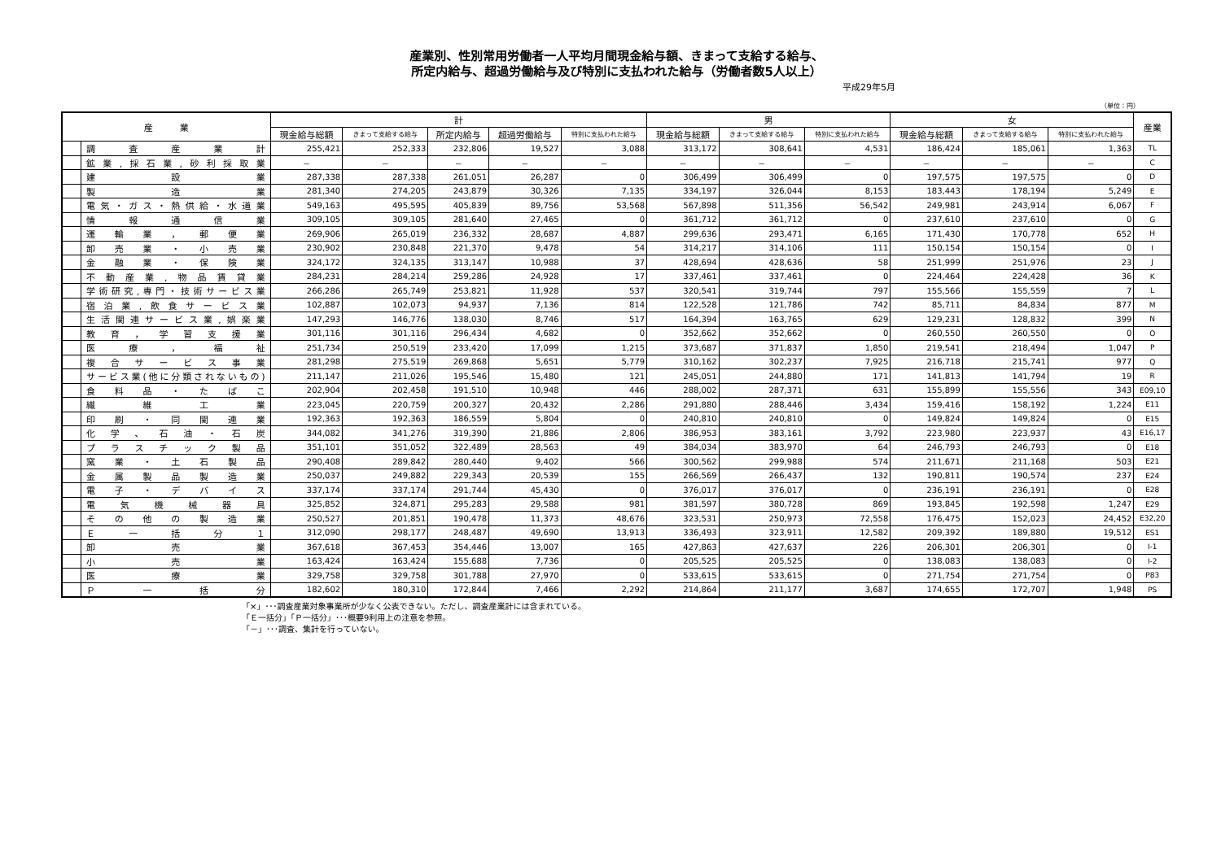産業別、性別常用労働者一人平均月間現金給与額、きまって支給する給与、
所定内給与、超過労働給与及び特別に支払われた給与（労働者数5人以上）
平成29年5月
（単位：円）
| 産 業 | | 計 | | | | | 男 | | | 女 | | | 産業 |
| --- | --- | --- | --- | --- | --- | --- | --- | --- | --- | --- | --- | --- | --- |
| | | 現金給与総額 | きまって支給する給与 | 所定内給与 | 超過労働給与 | 特別に支払われた給与 | 現金給与総額 | きまって支給する給与 | 特別に支払われた給与 | 現金給与総額 | きまって支給する給与 | 特別に支払われた給与 | |
| | 調査産業計 | 255,421 | 252,333 | 232,806 | 19,527 | 3,088 | 313,172 | 308,641 | 4,531 | 186,424 | 185,061 | 1,363 | TL |
| | 鉱業,採石業,砂利採取業 | － | － | － | － | － | － | － | － | － | － | － | C |
| | 建設業 | 287,338 | 287,338 | 261,051 | 26,287 | 0 | 306,499 | 306,499 | 0 | 197,575 | 197,575 | 0 | D |
| | 製造業 | 281,340 | 274,205 | 243,879 | 30,326 | 7,135 | 334,197 | 326,044 | 8,153 | 183,443 | 178,194 | 5,249 | E |
| | 電気・ガス・熱供給・水道業 | 549,163 | 495,595 | 405,839 | 89,756 | 53,568 | 567,898 | 511,356 | 56,542 | 249,981 | 243,914 | 6,067 | F |
| | 情報通信業 | 309,105 | 309,105 | 281,640 | 27,465 | 0 | 361,712 | 361,712 | 0 | 237,610 | 237,610 | 0 | G |
| | 運輸業，郵便業 | 269,906 | 265,019 | 236,332 | 28,687 | 4,887 | 299,636 | 293,471 | 6,165 | 171,430 | 170,778 | 652 | H |
| | 卸売業・小売業 | 230,902 | 230,848 | 221,370 | 9,478 | 54 | 314,217 | 314,106 | 111 | 150,154 | 150,154 | 0 | I |
| | 金融業・保険業 | 324,172 | 324,135 | 313,147 | 10,988 | 37 | 428,694 | 428,636 | 58 | 251,999 | 251,976 | 23 | J |
| | 不動産業,物品賃貸業 | 284,231 | 284,214 | 259,286 | 24,928 | 17 | 337,461 | 337,461 | 0 | 224,464 | 224,428 | 36 | K |
| | 学術研究,専門・技術サービス業 | 266,286 | 265,749 | 253,821 | 11,928 | 537 | 320,541 | 319,744 | 797 | 155,566 | 155,559 | 7 | L |
| | 宿泊業,飲食サービス業 | 102,887 | 102,073 | 94,937 | 7,136 | 814 | 122,528 | 121,786 | 742 | 85,711 | 84,834 | 877 | M |
| | 生活関連サービス業,娯楽業 | 147,293 | 146,776 | 138,030 | 8,746 | 517 | 164,394 | 163,765 | 629 | 129,231 | 128,832 | 399 | N |
| | 教育，学習支援業 | 301,116 | 301,116 | 296,434 | 4,682 | 0 | 352,662 | 352,662 | 0 | 260,550 | 260,550 | 0 | O |
| | 医療，福祉 | 251,734 | 250,519 | 233,420 | 17,099 | 1,215 | 373,687 | 371,837 | 1,850 | 219,541 | 218,494 | 1,047 | P |
| | 複合サービス事業 | 281,298 | 275,519 | 269,868 | 5,651 | 5,779 | 310,162 | 302,237 | 7,925 | 216,718 | 215,741 | 977 | Q |
| | サービス業(他に分類されないもの) | 211,147 | 211,026 | 195,546 | 15,480 | 121 | 245,051 | 244,880 | 171 | 141,813 | 141,794 | 19 | R |
| | 食料品・たばこ | 202,904 | 202,458 | 191,510 | 10,948 | 446 | 288,002 | 287,371 | 631 | 155,899 | 155,556 | 343 | E09,10 |
| | 繊維工業 | 223,045 | 220,759 | 200,327 | 20,432 | 2,286 | 291,880 | 288,446 | 3,434 | 159,416 | 158,192 | 1,224 | E11 |
| | 印刷・同関連業 | 192,363 | 192,363 | 186,559 | 5,804 | 0 | 240,810 | 240,810 | 0 | 149,824 | 149,824 | 0 | E15 |
| | 化学、石油・石炭 | 344,082 | 341,276 | 319,390 | 21,886 | 2,806 | 386,953 | 383,161 | 3,792 | 223,980 | 223,937 | 43 | E16,17 |
| | プラスチック製品 | 351,101 | 351,052 | 322,489 | 28,563 | 49 | 384,034 | 383,970 | 64 | 246,793 | 246,793 | 0 | E18 |
| | 窯業・土石製品 | 290,408 | 289,842 | 280,440 | 9,402 | 566 | 300,562 | 299,988 | 574 | 211,671 | 211,168 | 503 | E21 |
| | 金属製品製造業 | 250,037 | 249,882 | 229,343 | 20,539 | 155 | 266,569 | 266,437 | 132 | 190,811 | 190,574 | 237 | E24 |
| | 電子・デバイス | 337,174 | 337,174 | 291,744 | 45,430 | 0 | 376,017 | 376,017 | 0 | 236,191 | 236,191 | 0 | E28 |
| | 電気機械器具 | 325,852 | 324,871 | 295,283 | 29,588 | 981 | 381,597 | 380,728 | 869 | 193,845 | 192,598 | 1,247 | E29 |
| | その他の製造業 | 250,527 | 201,851 | 190,478 | 11,373 | 48,676 | 323,531 | 250,973 | 72,558 | 176,475 | 152,023 | 24,452 | E32,20 |
| | Ｅ一括分１ | 312,090 | 298,177 | 248,487 | 49,690 | 13,913 | 336,493 | 323,911 | 12,582 | 209,392 | 189,880 | 19,512 | ES1 |
| | 卸売業 | 367,618 | 367,453 | 354,446 | 13,007 | 165 | 427,863 | 427,637 | 226 | 206,301 | 206,301 | 0 | I-1 |
| | 小売業 | 163,424 | 163,424 | 155,688 | 7,736 | 0 | 205,525 | 205,525 | 0 | 138,083 | 138,083 | 0 | I-2 |
| | 医療業 | 329,758 | 329,758 | 301,788 | 27,970 | 0 | 533,615 | 533,615 | 0 | 271,754 | 271,754 | 0 | P83 |
| | Ｐ一括分 | 182,602 | 180,310 | 172,844 | 7,466 | 2,292 | 214,864 | 211,177 | 3,687 | 174,655 | 172,707 | 1,948 | PS |
「×」･･･調査産業対象事業所が少なく公表できない。ただし、調査産業計には含まれている。
「Ｅ一括分」「Ｐ一括分」･･･概要9利用上の注意を参照。
「－」･･･調査、集計を行っていない。